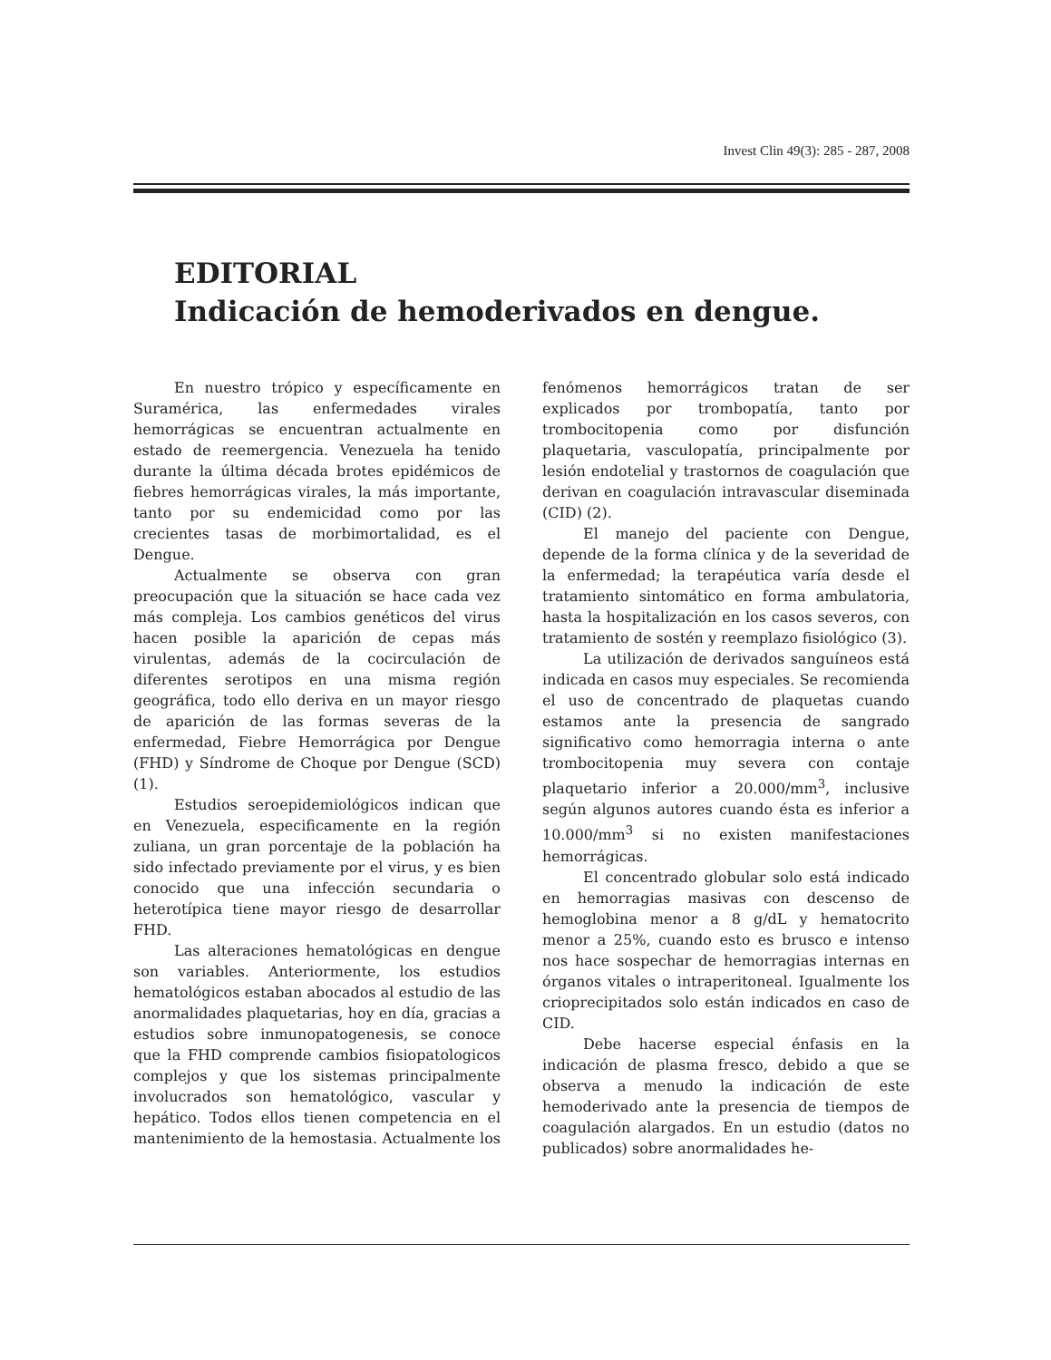Invest Clin 49(3): 285 - 287, 2008
EDITORIAL
Indicación de hemoderivados en dengue.
En nuestro trópico y específicamente en Suramérica, las enfermedades virales hemorrágicas se encuentran actualmente en estado de reemergencia. Venezuela ha tenido durante la última década brotes epidémicos de fiebres hemorrágicas virales, la más importante, tanto por su endemicidad como por las crecientes tasas de morbimortalidad, es el Dengue.
Actualmente se observa con gran preocupación que la situación se hace cada vez más compleja. Los cambios genéticos del virus hacen posible la aparición de cepas más virulentas, además de la cocirculación de diferentes serotipos en una misma región geográfica, todo ello deriva en un mayor riesgo de aparición de las formas severas de la enfermedad, Fiebre Hemorrágica por Dengue (FHD) y Síndrome de Choque por Dengue (SCD) (1).
Estudios seroepidemiológicos indican que en Venezuela, especificamente en la región zuliana, un gran porcentaje de la población ha sido infectado previamente por el virus, y es bien conocido que una infección secundaria o heterotípica tiene mayor riesgo de desarrollar FHD.
Las alteraciones hematológicas en dengue son variables. Anteriormente, los estudios hematológicos estaban abocados al estudio de las anormalidades plaquetarias, hoy en día, gracias a estudios sobre inmunopatogenesis, se conoce que la FHD comprende cambios fisiopatologicos complejos y que los sistemas principalmente involucrados son hematológico, vascular y hepático. Todos ellos tienen competencia en el mantenimiento de la hemostasia. Actualmente los fenómenos hemorrágicos tratan de ser explicados por trombopatía, tanto por trombocitopenia como por disfunción plaquetaria, vasculopatía, principalmente por lesión endotelial y trastornos de coagulación que derivan en coagulación intravascular diseminada (CID) (2).
El manejo del paciente con Dengue, depende de la forma clínica y de la severidad de la enfermedad; la terapéutica varía desde el tratamiento sintomático en forma ambulatoria, hasta la hospitalización en los casos severos, con tratamiento de sostén y reemplazo fisiológico (3).
La utilización de derivados sanguíneos está indicada en casos muy especiales. Se recomienda el uso de concentrado de plaquetas cuando estamos ante la presencia de sangrado significativo como hemorragia interna o ante trombocitopenia muy severa con contaje plaquetario inferior a 20.000/mm<sup>3</sup>, inclusive según algunos autores cuando ésta es inferior a 10.000/mm<sup>3</sup> si no existen manifestaciones hemorrágicas.
El concentrado globular solo está indicado en hemorragias masivas con descenso de hemoglobina menor a 8 g/dL y hematocrito menor a 25%, cuando esto es brusco e intenso nos hace sospechar de hemorragias internas en órganos vitales o intraperitoneal. Igualmente los crioprecipitados solo están indicados en caso de CID.
Debe hacerse especial énfasis en la indicación de plasma fresco, debido a que se observa a menudo la indicación de este hemoderivado ante la presencia de tiempos de coagulación alargados. En un estudio (datos no publicados) sobre anormalidades he-